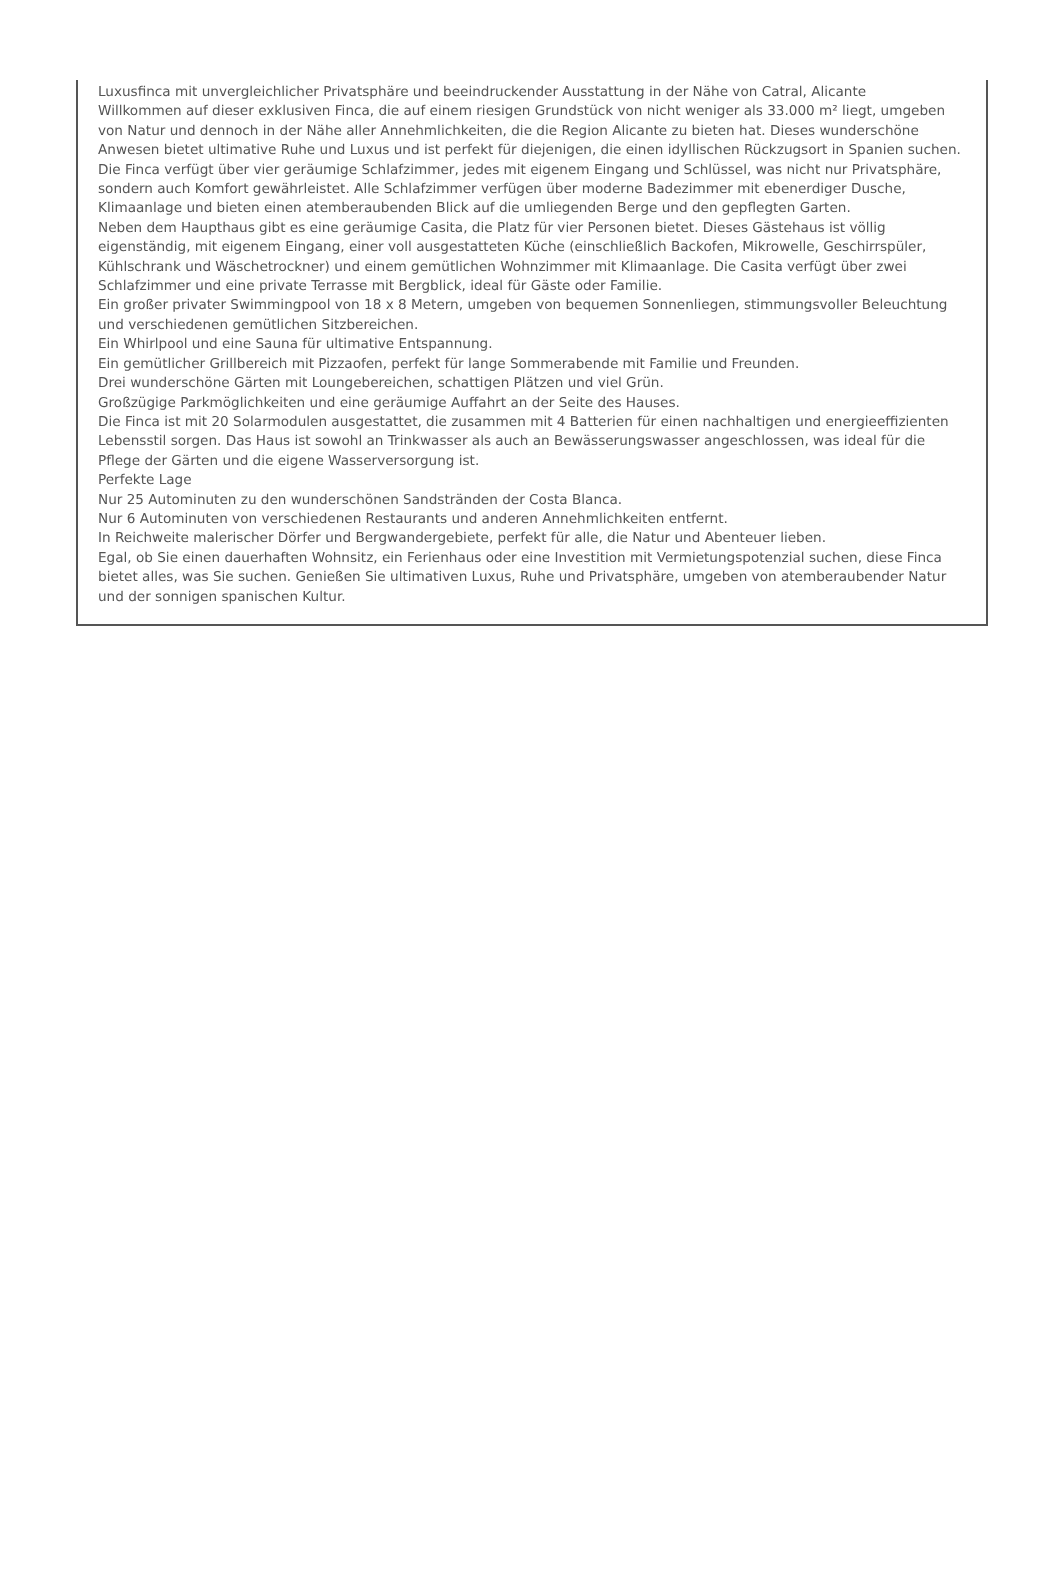Luxusfinca mit unvergleichlicher Privatsphäre und beeindruckender Ausstattung in der Nähe von Catral, Alicante
Willkommen auf dieser exklusiven Finca, die auf einem riesigen Grundstück von nicht weniger als 33.000 m² liegt, umgeben von Natur und dennoch in der Nähe aller Annehmlichkeiten, die die Region Alicante zu bieten hat. Dieses wunderschöne Anwesen bietet ultimative Ruhe und Luxus und ist perfekt für diejenigen, die einen idyllischen Rückzugsort in Spanien suchen.
Die Finca verfügt über vier geräumige Schlafzimmer, jedes mit eigenem Eingang und Schlüssel, was nicht nur Privatsphäre, sondern auch Komfort gewährleistet. Alle Schlafzimmer verfügen über moderne Badezimmer mit ebenerdiger Dusche, Klimaanlage und bieten einen atemberaubenden Blick auf die umliegenden Berge und den gepflegten Garten.
Neben dem Haupthaus gibt es eine geräumige Casita, die Platz für vier Personen bietet. Dieses Gästehaus ist völlig eigenständig, mit eigenem Eingang, einer voll ausgestatteten Küche (einschließlich Backofen, Mikrowelle, Geschirrspüler, Kühlschrank und Wäschetrockner) und einem gemütlichen Wohnzimmer mit Klimaanlage. Die Casita verfügt über zwei Schlafzimmer und eine private Terrasse mit Bergblick, ideal für Gäste oder Familie.
Ein großer privater Swimmingpool von 18 x 8 Metern, umgeben von bequemen Sonnenliegen, stimmungsvoller Beleuchtung und verschiedenen gemütlichen Sitzbereichen.
Ein Whirlpool und eine Sauna für ultimative Entspannung.
Ein gemütlicher Grillbereich mit Pizzaofen, perfekt für lange Sommerabende mit Familie und Freunden.
Drei wunderschöne Gärten mit Loungebereichen, schattigen Plätzen und viel Grün.
Großzügige Parkmöglichkeiten und eine geräumige Auffahrt an der Seite des Hauses.
Die Finca ist mit 20 Solarmodulen ausgestattet, die zusammen mit 4 Batterien für einen nachhaltigen und energieeffizienten Lebensstil sorgen. Das Haus ist sowohl an Trinkwasser als auch an Bewässerungswasser angeschlossen, was ideal für die Pflege der Gärten und die eigene Wasserversorgung ist.
Perfekte Lage
Nur 25 Autominuten zu den wunderschönen Sandstränden der Costa Blanca.
Nur 6 Autominuten von verschiedenen Restaurants und anderen Annehmlichkeiten entfernt.
In Reichweite malerischer Dörfer und Bergwandergebiete, perfekt für alle, die Natur und Abenteuer lieben.
Egal, ob Sie einen dauerhaften Wohnsitz, ein Ferienhaus oder eine Investition mit Vermietungspotenzial suchen, diese Finca bietet alles, was Sie suchen. Genießen Sie ultimativen Luxus, Ruhe und Privatsphäre, umgeben von atemberaubender Natur und der sonnigen spanischen Kultur.